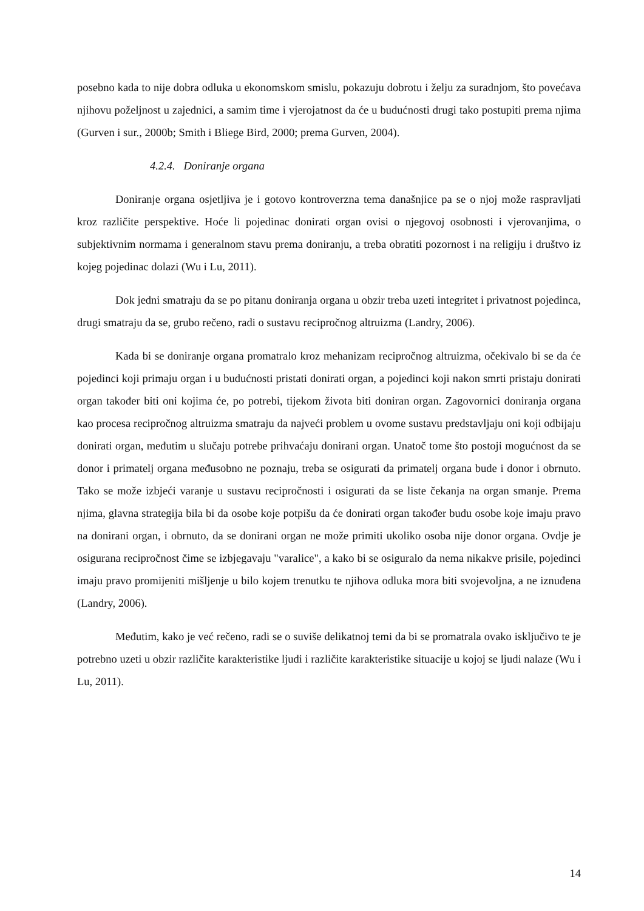posebno kada to nije dobra odluka u ekonomskom smislu, pokazuju dobrotu i želju za suradnjom, što povećava njihovu poželjnost u zajednici, a samim time i vjerojatnost da će u budućnosti drugi tako postupiti prema njima (Gurven i sur., 2000b; Smith i Bliege Bird, 2000; prema Gurven, 2004).
4.2.4. Doniranje organa
Doniranje organa osjetljiva je i gotovo kontroverzna tema današnjice pa se o njoj može raspravljati kroz različite perspektive. Hoće li pojedinac donirati organ ovisi o njegovoj osobnosti i vjerovanjima, o subjektivnim normama i generalnom stavu prema doniranju, a treba obratiti pozornost i na religiju i društvo iz kojeg pojedinac dolazi (Wu i Lu, 2011).
Dok jedni smatraju da se po pitanu doniranja organa u obzir treba uzeti integritet i privatnost pojedinca, drugi smatraju da se, grubo rečeno, radi o sustavu recipročnog altruizma (Landry, 2006).
Kada bi se doniranje organa promatralo kroz mehanizam recipročnog altruizma, očekivalo bi se da će pojedinci koji primaju organ i u budućnosti pristati donirati organ, a pojedinci koji nakon smrti pristaju donirati organ također biti oni kojima će, po potrebi, tijekom života biti doniran organ. Zagovornici doniranja organa kao procesa recipročnog altruizma smatraju da najveći problem u ovome sustavu predstavljaju oni koji odbijaju donirati organ, međutim u slučaju potrebe prihvaćaju donirani organ. Unatoč tome što postoji mogućnost da se donor i primatelj organa međusobno ne poznaju, treba se osigurati da primatelj organa bude i donor i obrnuto. Tako se može izbjeći varanje u sustavu recipročnosti i osigurati da se liste čekanja na organ smanje. Prema njima, glavna strategija bila bi da osobe koje potpišu da će donirati organ također budu osobe koje imaju pravo na donirani organ, i obrnuto, da se donirani organ ne može primiti ukoliko osoba nije donor organa. Ovdje je osigurana recipročnost čime se izbjegavaju "varalice", a kako bi se osiguralo da nema nikakve prisile, pojedinci imaju pravo promijeniti mišljenje u bilo kojem trenutku te njihova odluka mora biti svojevoljna, a ne iznuđena (Landry, 2006).
Međutim, kako je već rečeno, radi se o suviše delikatnoj temi da bi se promatrala ovako isključivo te je potrebno uzeti u obzir različite karakteristike ljudi i različite karakteristike situacije u kojoj se ljudi nalaze (Wu i Lu, 2011).
14